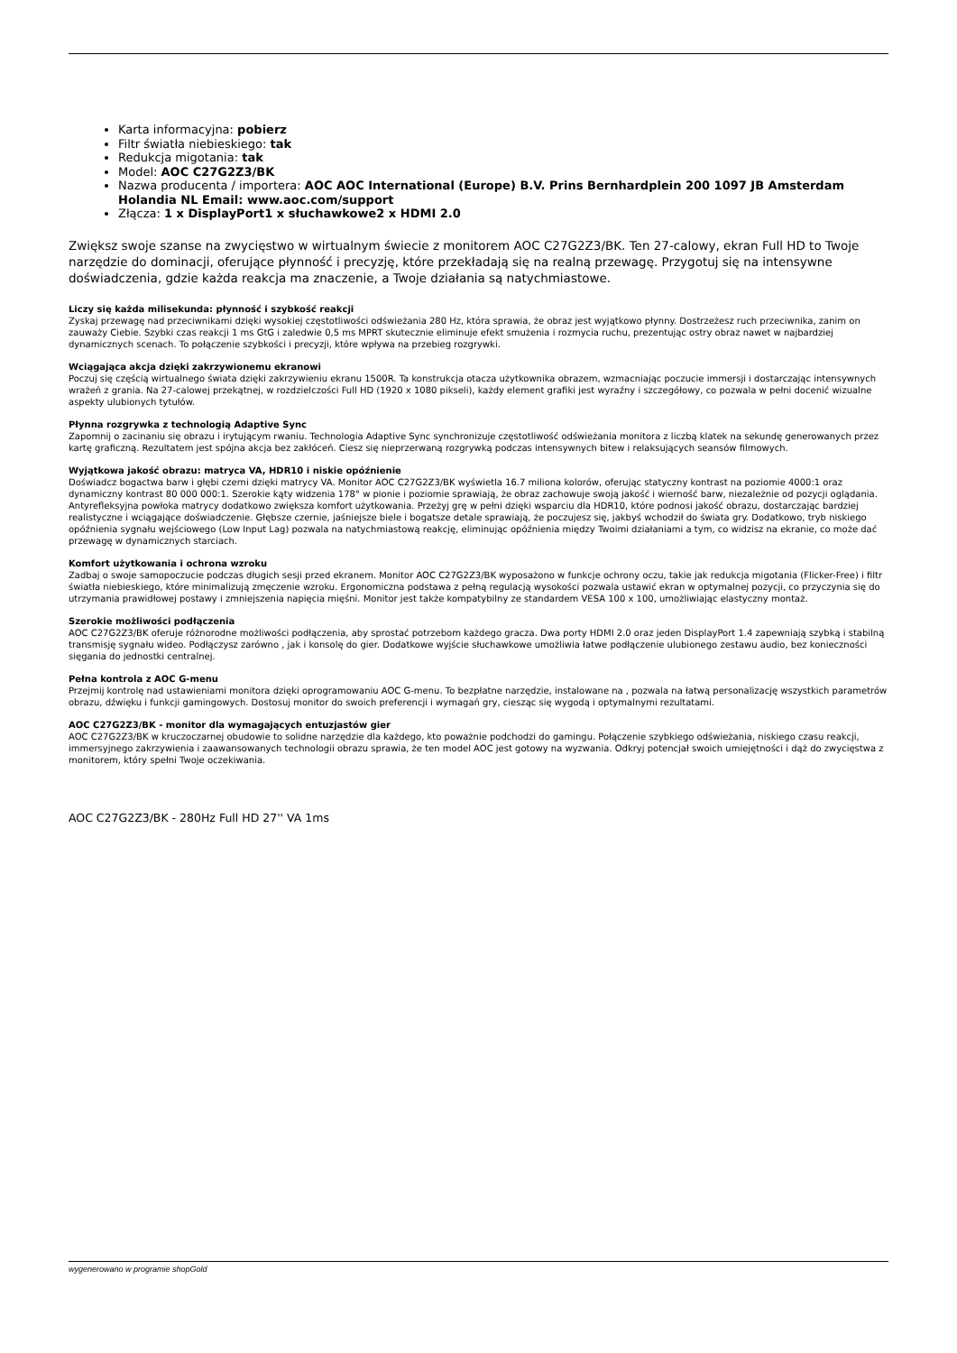Karta informacyjna: pobierz
Filtr światła niebieskiego: tak
Redukcja migotania: tak
Model: AOC C27G2Z3/BK
Nazwa producenta / importera: AOC AOC International (Europe) B.V. Prins Bernhardplein 200 1097 JB Amsterdam Holandia NL Email: www.aoc.com/support
Złącza: 1 x DisplayPort1 x słuchawkowe2 x HDMI 2.0
Zwiększ swoje szanse na zwycięstwo w wirtualnym świecie z monitorem AOC C27G2Z3/BK. Ten 27-calowy, ekran Full HD to Twoje narzędzie do dominacji, oferujące płynność i precyzję, które przekładają się na realną przewagę. Przygotuj się na intensywne doświadczenia, gdzie każda reakcja ma znaczenie, a Twoje działania są natychmiastowe.
Liczy się każda milisekunda: płynność i szybkość reakcji
Zyskaj przewagę nad przeciwnikami dzięki wysokiej częstotliwości odświeżania 280 Hz, która sprawia, że obraz jest wyjątkowo płynny. Dostrzeżesz ruch przeciwnika, zanim on zauważy Ciebie. Szybki czas reakcji 1 ms GtG i zaledwie 0,5 ms MPRT skutecznie eliminuje efekt smużenia i rozmycia ruchu, prezentując ostry obraz nawet w najbardziej dynamicznych scenach. To połączenie szybkości i precyzji, które wpływa na przebieg rozgrywki.
Wciągająca akcja dzięki zakrzywionemu ekranowi
Poczuj się częścią wirtualnego świata dzięki zakrzywieniu ekranu 1500R. Ta konstrukcja otacza użytkownika obrazem, wzmacniając poczucie immersji i dostarczając intensywnych wrażeń z grania. Na 27-calowej przekątnej, w rozdzielczości Full HD (1920 x 1080 pikseli), każdy element grafiki jest wyraźny i szczegółowy, co pozwala w pełni docenić wizualne aspekty ulubionych tytułów.
Płynna rozgrywka z technologią Adaptive Sync
Zapomnij o zacinaniu się obrazu i irytującym rwaniu. Technologia Adaptive Sync synchronizuje częstotliwość odświeżania monitora z liczbą klatek na sekundę generowanych przez kartę graficzną. Rezultatem jest spójna akcja bez zakłóceń. Ciesz się nieprzerwaną rozgrywką podczas intensywnych bitew i relaksujących seansów filmowych.
Wyjątkowa jakość obrazu: matryca VA, HDR10 i niskie opóźnienie
Doświadcz bogactwa barw i głębi czerni dzięki matrycy VA. Monitor AOC C27G2Z3/BK wyświetla 16.7 miliona kolorów, oferując statyczny kontrast na poziomie 4000:1 oraz dynamiczny kontrast 80 000 000:1. Szerokie kąty widzenia 178° w pionie i poziomie sprawiają, że obraz zachowuje swoją jakość i wierność barw, niezależnie od pozycji oglądania. Antyrefleksyjna powłoka matrycy dodatkowo zwiększa komfort użytkowania. Przeżyj grę w pełni dzięki wsparciu dla HDR10, które podnosi jakość obrazu, dostarczając bardziej realistyczne i wciągające doświadczenie. Głębsze czernie, jaśniejsze biele i bogatsze detale sprawiają, że poczujesz się, jakbyś wchodził do świata gry. Dodatkowo, tryb niskiego opóźnienia sygnału wejściowego (Low Input Lag) pozwala na natychmiastową reakcję, eliminując opóźnienia między Twoimi działaniami a tym, co widzisz na ekranie, co może dać przewagę w dynamicznych starciach.
Komfort użytkowania i ochrona wzroku
Zadbaj o swoje samopoczucie podczas długich sesji przed ekranem. Monitor AOC C27G2Z3/BK wyposażono w funkcje ochrony oczu, takie jak redukcja migotania (Flicker-Free) i filtr światła niebieskiego, które minimalizują zmęczenie wzroku. Ergonomiczna podstawa z pełną regulacją wysokości pozwala ustawić ekran w optymalnej pozycji, co przyczynia się do utrzymania prawidłowej postawy i zmniejszenia napięcia mięśni. Monitor jest także kompatybilny ze standardem VESA 100 x 100, umożliwiając elastyczny montaż.
Szerokie możliwości podłączenia
AOC C27G2Z3/BK oferuje różnorodne możliwości podłączenia, aby sprostać potrzebom każdego gracza. Dwa porty HDMI 2.0 oraz jeden DisplayPort 1.4 zapewniają szybką i stabilną transmisję sygnału wideo. Podłączysz zarówno , jak i konsolę do gier. Dodatkowe wyjście słuchawkowe umożliwia łatwe podłączenie ulubionego zestawu audio, bez konieczności sięgania do jednostki centralnej.
Pełna kontrola z AOC G-menu
Przejmij kontrolę nad ustawieniami monitora dzięki oprogramowaniu AOC G-menu. To bezpłatne narzędzie, instalowane na , pozwala na łatwą personalizację wszystkich parametrów obrazu, dźwięku i funkcji gamingowych. Dostosuj monitor do swoich preferencji i wymagań gry, ciesząc się wygodą i optymalnymi rezultatami.
AOC C27G2Z3/BK - monitor dla wymagających entuzjastów gier
AOC C27G2Z3/BK w kruczoczarnej obudowie to solidne narzędzie dla każdego, kto poważnie podchodzi do gamingu. Połączenie szybkiego odświeżania, niskiego czasu reakcji, immersyjnego zakrzywienia i zaawansowanych technologii obrazu sprawia, że ten model AOC jest gotowy na wyzwania. Odkryj potencjał swoich umiejętności i dąż do zwycięstwa z monitorem, który spełni Twoje oczekiwania.
AOC C27G2Z3/BK - 280Hz Full HD 27'' VA 1ms
wygenerowano w programie shopGold